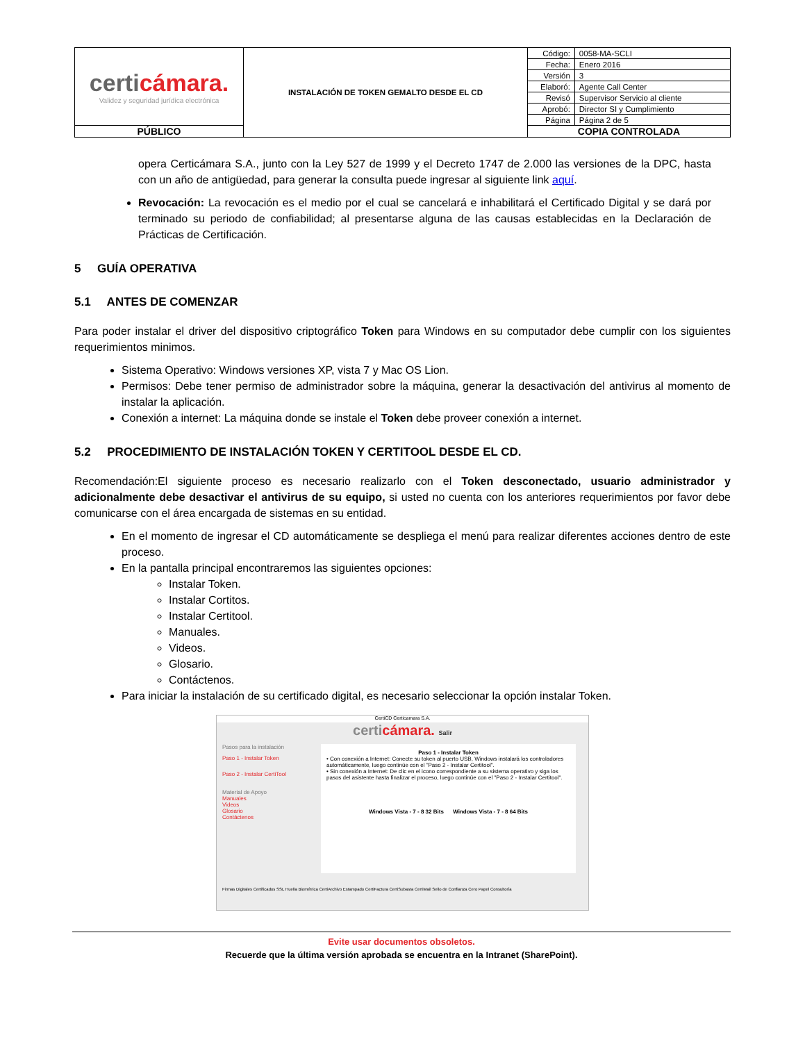| certi cámara. Validez y seguridad jurídica electrónica | INSTALACIÓN DE TOKEN GEMALTO DESDE EL CD | Código: | 0058-MA-SCLI |
| | | Fecha: | Enero 2016 |
| | | Versión | 3 |
| | | Elaboró: | Agente Call Center |
| | | Revisó | Supervisor Servicio al cliente |
| | | Aprobó: | Director SI y Cumplimiento |
| | | Página | Página 2 de 5 |
| PÚBLICO | | COPIA CONTROLADA | |
opera Certicámara S.A., junto con la Ley 527 de 1999 y el Decreto 1747 de 2.000 las versiones de la DPC, hasta con un año de antigüedad, para generar la consulta puede ingresar al siguiente link aquí.
Revocación: La revocación es el medio por el cual se cancelará e inhabilitará el Certificado Digital y se dará por terminado su periodo de confiabilidad; al presentarse alguna de las causas establecidas en la Declaración de Prácticas de Certificación.
5 GUÍA OPERATIVA
5.1 ANTES DE COMENZAR
Para poder instalar el driver del dispositivo criptográfico Token para Windows en su computador debe cumplir con los siguientes requerimientos minimos.
Sistema Operativo: Windows versiones XP, vista 7 y Mac OS Lion.
Permisos: Debe tener permiso de administrador sobre la máquina, generar la desactivación del antivirus al momento de instalar la aplicación.
Conexión a internet: La máquina donde se instale el Token debe proveer conexión a internet.
5.2 PROCEDIMIENTO DE INSTALACIÓN TOKEN Y CERTITOOL DESDE EL CD.
Recomendación:El siguiente proceso es necesario realizarlo con el Token desconectado, usuario administrador y adicionalmente debe desactivar el antivirus de su equipo, si usted no cuenta con los anteriores requerimientos por favor debe comunicarse con el área encargada de sistemas en su entidad.
En el momento de ingresar el CD automáticamente se despliega el menú para realizar diferentes acciones dentro de este proceso.
En la pantalla principal encontraremos las siguientes opciones:
Instalar Token.
Instalar Cortitos.
Instalar Certitool.
Manuales.
Videos.
Glosario.
Contáctenos.
Para iniciar la instalación de su certificado digital, es necesario seleccionar la opción instalar Token.
CertiCD Certicamara S.A.
certicámara. Salir
Pasos para la instalación
Paso 1 - Instalar Token
Paso 2 - Instalar CertiTool
Material de Apoyo
Manuales
Videos
Glosario
Contáctenos
Paso 1 - Instalar Token
• Con conexión a Internet: Conecte su token al puerto USB, Windows instalará los controladores automáticamente, luego continúe con el "Paso 2 - Instalar Certitool".
• Sin conexión a Internet: De clic en el icono correspondiente a su sistema operativo y siga los pasos del asistente hasta finalizar el proceso, luego continúe con el "Paso 2 - Instalar Certitool".
Windows Vista - 7 - 8 32 Bits Windows Vista - 7 - 8 64 Bits
Firmas Digitales Certificados SSL Huella Biométrica CertiArchivo Estampado CertiFactura CertiSubasta CertiMail Sello de Confianza Cero Papel Consultoría
Evite usar documentos obsoletos.
Recuerde que la última versión aprobada se encuentra en la Intranet (SharePoint).